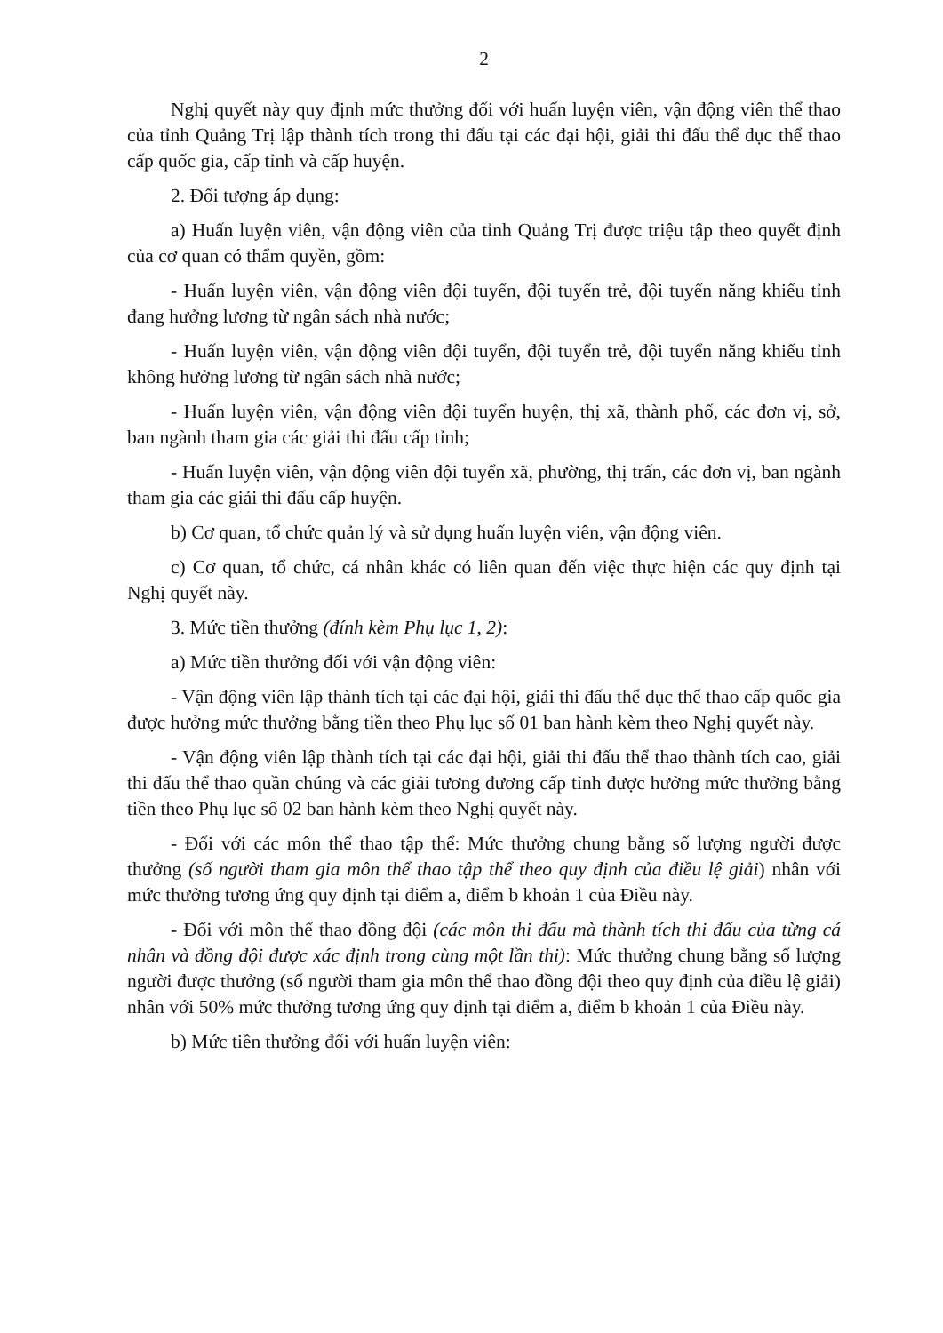2
Nghị quyết này quy định mức thưởng đối với huấn luyện viên, vận động viên thể thao của tỉnh Quảng Trị lập thành tích trong thi đấu tại các đại hội, giải thi đấu thể dục thể thao cấp quốc gia, cấp tỉnh và cấp huyện.
2. Đối tượng áp dụng:
a) Huấn luyện viên, vận động viên của tỉnh Quảng Trị được triệu tập theo quyết định của cơ quan có thẩm quyền, gồm:
- Huấn luyện viên, vận động viên đội tuyển, đội tuyển trẻ, đội tuyển năng khiếu tỉnh đang hưởng lương từ ngân sách nhà nước;
- Huấn luyện viên, vận động viên đội tuyển, đội tuyển trẻ, đội tuyển năng khiếu tỉnh không hưởng lương từ ngân sách nhà nước;
- Huấn luyện viên, vận động viên đội tuyển huyện, thị xã, thành phố, các đơn vị, sở, ban ngành tham gia các giải thi đấu cấp tỉnh;
- Huấn luyện viên, vận động viên đội tuyển xã, phường, thị trấn, các đơn vị, ban ngành tham gia các giải thi đấu cấp huyện.
b) Cơ quan, tổ chức quản lý và sử dụng huấn luyện viên, vận động viên.
c) Cơ quan, tổ chức, cá nhân khác có liên quan đến việc thực hiện các quy định tại Nghị quyết này.
3. Mức tiền thưởng (đính kèm Phụ lục 1, 2):
a) Mức tiền thưởng đối với vận động viên:
- Vận động viên lập thành tích tại các đại hội, giải thi đấu thể dục thể thao cấp quốc gia được hưởng mức thưởng bằng tiền theo Phụ lục số 01 ban hành kèm theo Nghị quyết này.
- Vận động viên lập thành tích tại các đại hội, giải thi đấu thể thao thành tích cao, giải thi đấu thể thao quần chúng và các giải tương đương cấp tỉnh được hưởng mức thưởng bằng tiền theo Phụ lục số 02 ban hành kèm theo Nghị quyết này.
- Đối với các môn thể thao tập thể: Mức thưởng chung bằng số lượng người được thưởng (số người tham gia môn thể thao tập thể theo quy định của điều lệ giải) nhân với mức thưởng tương ứng quy định tại điểm a, điểm b khoản 1 của Điều này.
- Đối với môn thể thao đồng đội (các môn thi đấu mà thành tích thi đấu của từng cá nhân và đồng đội được xác định trong cùng một lần thi): Mức thưởng chung bằng số lượng người được thưởng (số người tham gia môn thể thao đồng đội theo quy định của điều lệ giải) nhân với 50% mức thưởng tương ứng quy định tại điểm a, điểm b khoản 1 của Điều này.
b) Mức tiền thưởng đối với huấn luyện viên: